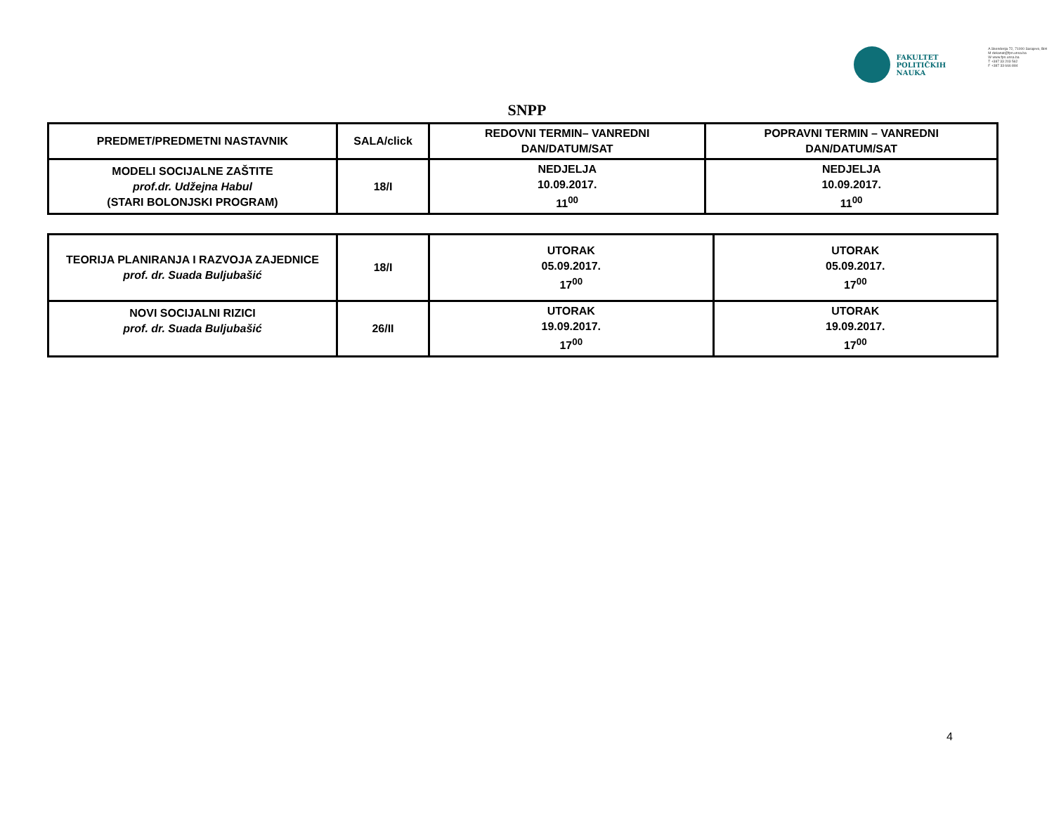FAKULTET
POLITIČKIH
NAUKA
A Skenderija 72, 71000 Sarajevo, BiH
M dekanat@fpn.unsa.ba
W www.fpn.unsa.ba
T +387 33 203 562
F +387 33 666 884
SNPP
| PREDMET/PREDMETNI NASTAVNIK | SALA/click | REDOVNI TERMIN– VANREDNI DAN/DATUM/SAT | POPRAVNI TERMIN – VANREDNI DAN/DATUM/SAT |
| --- | --- | --- | --- |
| MODELI SOCIJALNE ZAŠTITE prof.dr. Udžejna Habul (STARI BOLONJSKI PROGRAM) | 18/I | NEDJELJA 10.09.2017. 11<sup>00</sup> | NEDJELJA 10.09.2017. 11<sup>00</sup> |
| TEORIJA PLANIRANJA I RAZVOJA ZAJEDNICE prof. dr. Suada Buljubašić | 18/I | UTORAK 05.09.2017. 17<sup>00</sup> | UTORAK 05.09.2017. 17<sup>00</sup> |
| NOVI SOCIJALNI RIZICI prof. dr. Suada Buljubašić | 26/II | UTORAK 19.09.2017. 17<sup>00</sup> | UTORAK 19.09.2017. 17<sup>00</sup> |
4